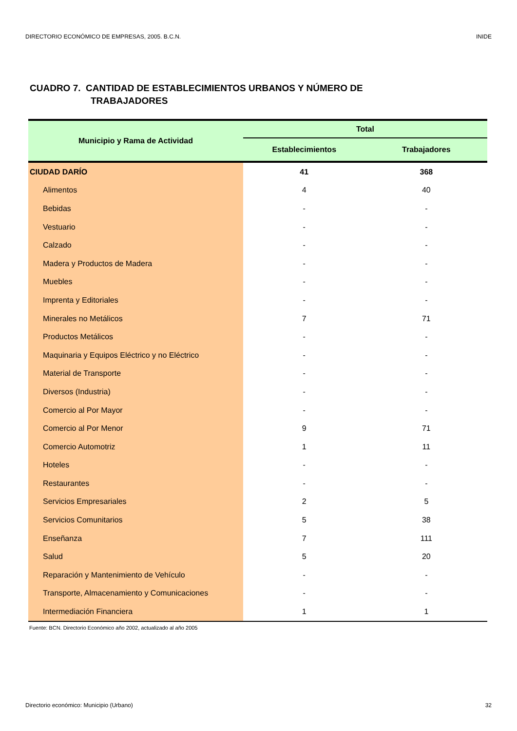DIRECTORIO ECONÓMICO DE EMPRESAS, 2005. B.C.N. INIDE
CUADRO 7. CANTIDAD DE ESTABLECIMIENTOS URBANOS Y NÚMERO DE
TRABAJADORES
| Municipio y Rama de Actividad | Total | |
| --- | --- | --- |
| | Establecimientos | Trabajadores |
| CIUDAD DARÍO | 41 | 368 |
| Alimentos | 4 | 40 |
| Bebidas | - | - |
| Vestuario | - | - |
| Calzado | - | - |
| Madera y Productos de Madera | - | - |
| Muebles | - | - |
| Imprenta y Editoriales | - | - |
| Minerales no Metálicos | 7 | 71 |
| Productos Metálicos | - | - |
| Maquinaria y Equipos Eléctrico y no Eléctrico | - | - |
| Material de Transporte | - | - |
| Diversos (Industria) | - | - |
| Comercio al Por Mayor | - | - |
| Comercio al Por Menor | 9 | 71 |
| Comercio Automotriz | 1 | 11 |
| Hoteles | - | - |
| Restaurantes | - | - |
| Servicios Empresariales | 2 | 5 |
| Servicios Comunitarios | 5 | 38 |
| Enseñanza | 7 | 111 |
| Salud | 5 | 20 |
| Reparación y Mantenimiento de Vehículo | - | - |
| Transporte, Almacenamiento y Comunicaciones | - | - |
| Intermediación Financiera | 1 | 1 |
Fuente: BCN. Directorio Económico año 2002, actualizado al año 2005
Directorio económico: Municipio (Urbano) 32